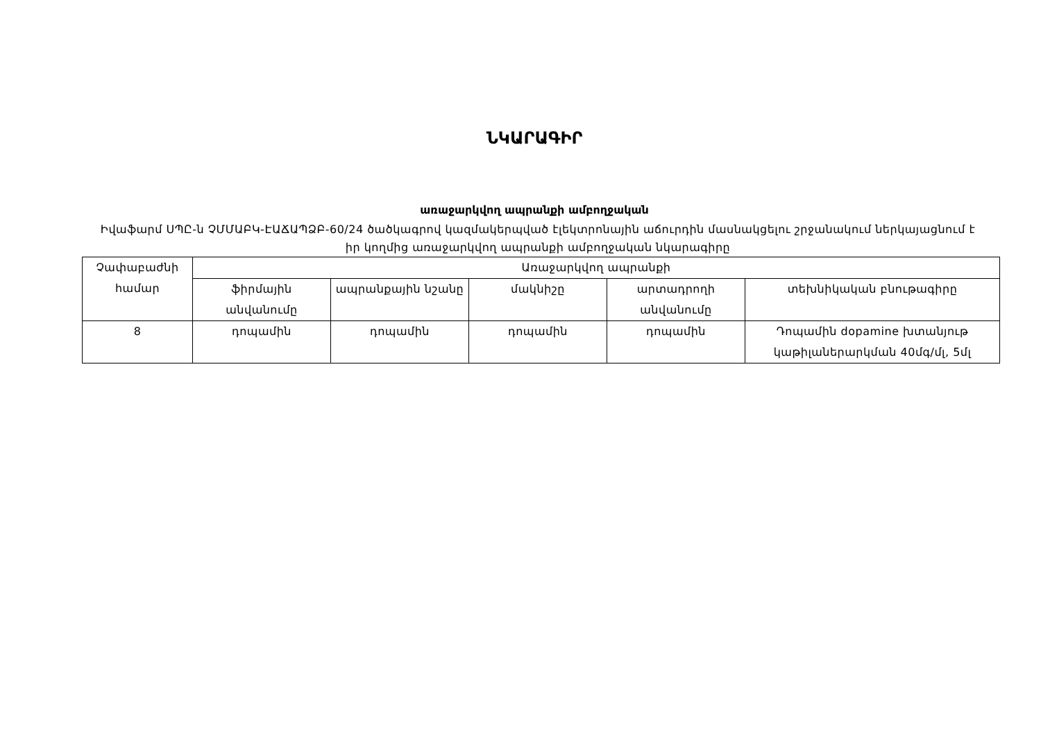ՆԿԱՐԱԳԻՐ
առաջարկվող ապրանքի ամբողջական
Իվաֆարմ ՍՊԸ-ն ՉՄՄԱԲԿ-ԷԱՃԱՊՁԲ-60/24 ծածկագրով կազմակերպված էլեկտրոնային աճուրդին մասնակցելու շրջանակում ներկայացնում է իր կողմից առաջարկվող ապրանքի ամբողջական նկարագիրը
| Չափաբաժնի համար | Առաջարկվող ապրանքի | | | | |
| --- | --- | --- | --- | --- | --- |
| | ֆիրմային անվանումը | ապրանքային նշանը | մակնիշը | արտադրողի անվանումը | տեխնիկական բնութագիրը |
| 8 | դոպամին | դոպամին | դոպամին | դոպամին | Դոպամին dopamine խտանյութ կաթիլաներարկման 40մգ/մլ, 5մլ |